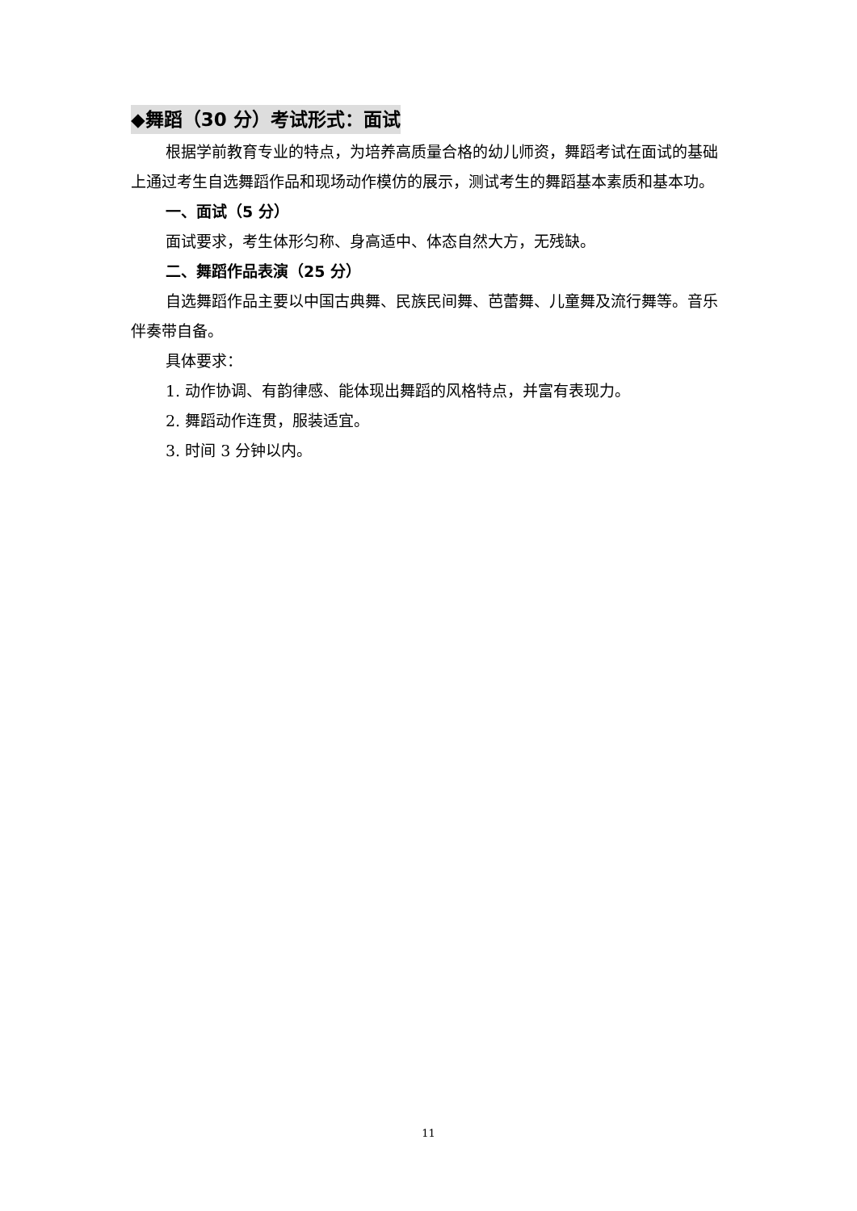◆舞蹈（30 分）考试形式：面试
根据学前教育专业的特点，为培养高质量合格的幼儿师资，舞蹈考试在面试的基础上通过考生自选舞蹈作品和现场动作模仿的展示，测试考生的舞蹈基本素质和基本功。
一、面试（5 分）
面试要求，考生体形匀称、身高适中、体态自然大方，无残缺。
二、舞蹈作品表演（25 分）
自选舞蹈作品主要以中国古典舞、民族民间舞、芭蕾舞、儿童舞及流行舞等。音乐伴奏带自备。
具体要求：
1. 动作协调、有韵律感、能体现出舞蹈的风格特点，并富有表现力。
2. 舞蹈动作连贯，服装适宜。
3. 时间 3 分钟以内。
11